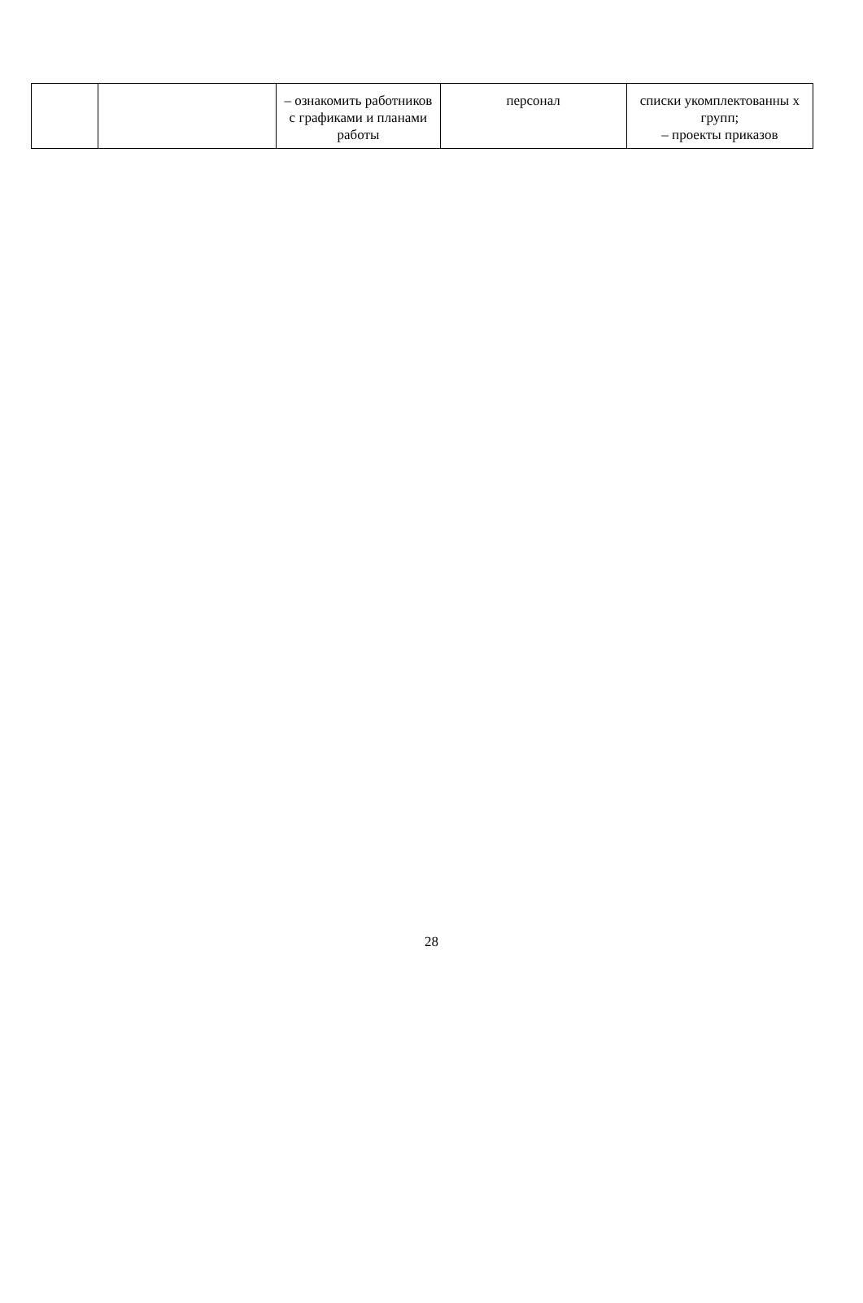| | | – ознакомить работников с графиками и планами работы | персонал | списки укомплектованны х групп; – проекты приказов |
28